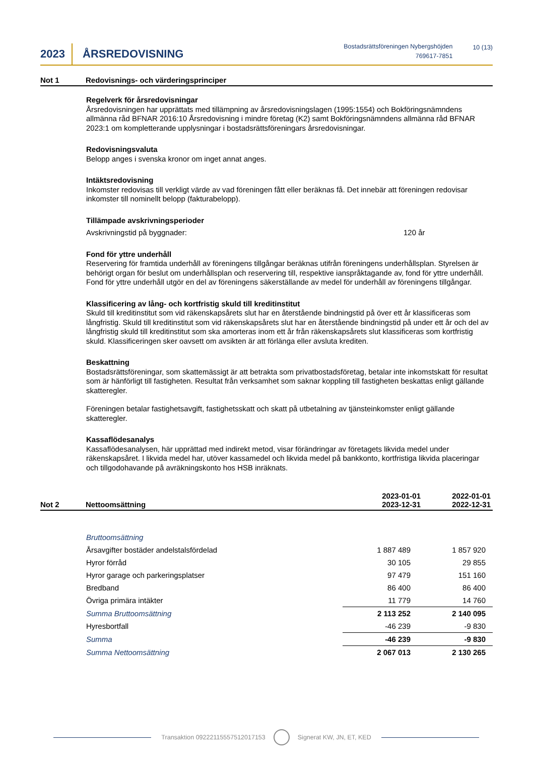2023
ÅRSREDOVISNING
Bostadsrättsföreningen Nybergshöjden
769617-7851
10 (13)
Not 1 Redovisnings- och värderingsprinciper
Regelverk för årsredovisningar
Årsredovisningen har upprättats med tillämpning av årsredovisningslagen (1995:1554) och Bokföringsnämndens allmänna råd BFNAR 2016:10 Årsredovisning i mindre företag (K2) samt Bokföringsnämndens allmänna råd BFNAR 2023:1 om kompletterande upplysningar i bostadsrättsföreningars årsredovisningar.
Redovisningsvaluta
Belopp anges i svenska kronor om inget annat anges.
Intäktsredovisning
Inkomster redovisas till verkligt värde av vad föreningen fått eller beräknas få. Det innebär att föreningen redovisar inkomster till nominellt belopp (fakturabelopp).
Tillämpade avskrivningsperioder
Avskrivningstid på byggnader: 120 år
Fond för yttre underhåll
Reservering för framtida underhåll av föreningens tillgångar beräknas utifrån föreningens underhållsplan. Styrelsen är behörigt organ för beslut om underhållsplan och reservering till, respektive ianspråktagande av, fond för yttre underhåll. Fond för yttre underhåll utgör en del av föreningens säkerställande av medel för underhåll av föreningens tillgångar.
Klassificering av lång- och kortfristig skuld till kreditinstitut
Skuld till kreditinstitut som vid räkenskapsårets slut har en återstående bindningstid på över ett år klassificeras som långfristig. Skuld till kreditinstitut som vid räkenskapsårets slut har en återstående bindningstid på under ett år och del av långfristig skuld till kreditinstitut som ska amorteras inom ett år från räkenskapsårets slut klassificeras som kortfristig skuld. Klassificeringen sker oavsett om avsikten är att förlänga eller avsluta krediten.
Beskattning
Bostadsrättsföreningar, som skattemässigt är att betrakta som privatbostadsföretag, betalar inte inkomstskatt för resultat som är hänförligt till fastigheten. Resultat från verksamhet som saknar koppling till fastigheten beskattas enligt gällande skatteregler.
Föreningen betalar fastighetsavgift, fastighetsskatt och skatt på utbetalning av tjänsteinkomster enligt gällande skatteregler.
Kassaflödesanalys
Kassaflödesanalysen, här upprättad med indirekt metod, visar förändringar av företagets likvida medel under räkenskapsåret. I likvida medel har, utöver kassamedel och likvida medel på bankkonto, kortfristiga likvida placeringar och tillgodohavande på avräkningskonto hos HSB inräknats.
Not 2
Nettoomsättning
2023-01-01
2023-12-31
2022-01-01
2022-12-31
| Bruttoomsättning | | |
| Årsavgifter bostäder andelstalsfördelad | 1 887 489 | 1 857 920 |
| Hyror förråd | 30 105 | 29 855 |
| Hyror garage och parkeringsplatser | 97 479 | 151 160 |
| Bredband | 86 400 | 86 400 |
| Övriga primära intäkter | 11 779 | 14 760 |
| Summa Bruttoomsättning | 2 113 252 | 2 140 095 |
| Hyresbortfall | -46 239 | -9 830 |
| Summa | -46 239 | -9 830 |
| Summa Nettoomsättning | 2 067 013 | 2 130 265 |
Transaktion 09222115557512017153 Signerat KW, JN, ET, KED